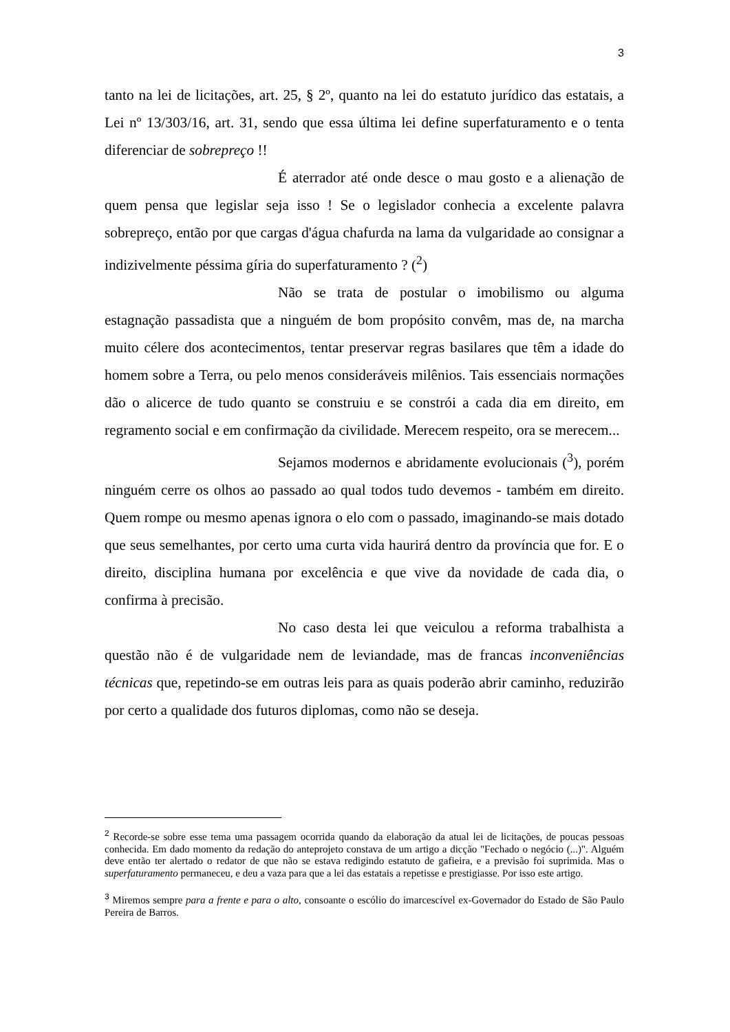3
tanto na lei de licitações, art. 25, § 2º, quanto na lei do estatuto jurídico das estatais, a Lei nº 13/303/16, art. 31, sendo que essa última lei define superfaturamento e o tenta diferenciar de sobrepreço !!
É aterrador até onde desce o mau gosto e a alienação de quem pensa que legislar seja isso ! Se o legislador conhecia a excelente palavra sobrepreço, então por que cargas d'água chafurda na lama da vulgaridade ao consignar a indizivelmente péssima gíria do superfaturamento ? (<sup>2</sup>)
Não se trata de postular o imobilismo ou alguma estagnação passadista que a ninguém de bom propósito convêm, mas de, na marcha muito célere dos acontecimentos, tentar preservar regras basilares que têm a idade do homem sobre a Terra, ou pelo menos consideráveis milênios. Tais essenciais normações dão o alicerce de tudo quanto se construiu e se constrói a cada dia em direito, em regramento social e em confirmação da civilidade. Merecem respeito, ora se merecem...
Sejamos modernos e abridamente evolucionais (<sup>3</sup>), porém ninguém cerre os olhos ao passado ao qual todos tudo devemos - também em direito. Quem rompe ou mesmo apenas ignora o elo com o passado, imaginando-se mais dotado que seus semelhantes, por certo uma curta vida haurirá dentro da província que for. E o direito, disciplina humana por excelência e que vive da novidade de cada dia, o confirma à precisão.
No caso desta lei que veiculou a reforma trabalhista a questão não é de vulgaridade nem de leviandade, mas de francas inconveniências técnicas que, repetindo-se em outras leis para as quais poderão abrir caminho, reduzirão por certo a qualidade dos futuros diplomas, como não se deseja.
<sup>2</sup> Recorde-se sobre esse tema uma passagem ocorrida quando da elaboração da atual lei de licitações, de poucas pessoas conhecida. Em dado momento da redação do anteprojeto constava de um artigo a dicção "Fechado o negócio (...)". Alguém deve então ter alertado o redator de que não se estava redigindo estatuto de gafieira, e a previsão foi suprimida. Mas o superfaturamento permaneceu, e deu a vaza para que a lei das estatais a repetisse e prestigiasse. Por isso este artigo.
<sup>3</sup> Miremos sempre para a frente e para o alto, consoante o escólio do imarcescível ex-Governador do Estado de São Paulo Pereira de Barros.